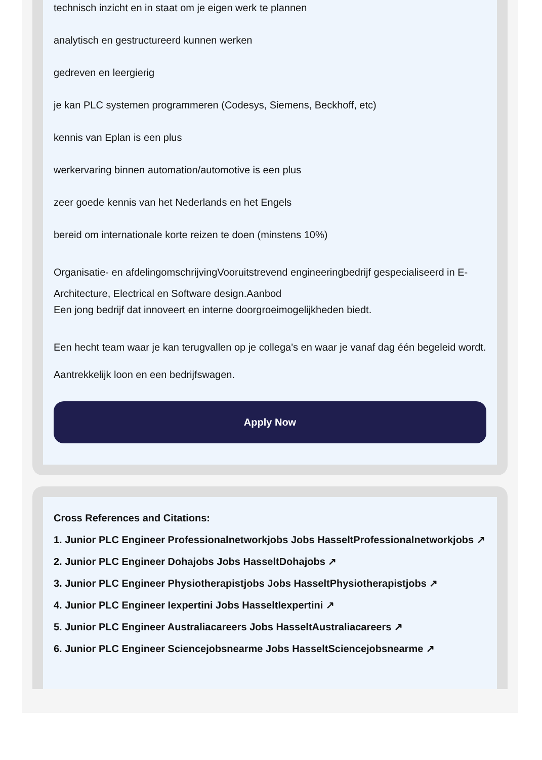technisch inzicht en in staat om je eigen werk te plannen
analytisch en gestructureerd kunnen werken
gedreven en leergierig
je kan PLC systemen programmeren (Codesys, Siemens, Beckhoff, etc)
kennis van Eplan is een plus
werkervaring binnen automation/automotive is een plus
zeer goede kennis van het Nederlands en het Engels
bereid om internationale korte reizen te doen (minstens 10%)
Organisatie- en afdelingomschrijvingVooruitstrevend engineeringbedrijf gespecialiseerd in E-Architecture, Electrical en Software design.Aanbod
Een jong bedrijf dat innoveert en interne doorgroeimogelijkheden biedt.
Een hecht team waar je kan terugvallen op je collega's en waar je vanaf dag één begeleid wordt.
Aantrekkelijk loon en een bedrijfswagen.
Apply Now
Cross References and Citations:
1. Junior PLC Engineer Professionalnetworkjobs Jobs HasseltProfessionalnetworkjobs ↗
2. Junior PLC Engineer Dohajobs Jobs HasseltDohajobs ↗
3. Junior PLC Engineer Physiotherapistjobs Jobs HasseltPhysiotherapistjobs ↗
4. Junior PLC Engineer Iexpertini Jobs HasseltIexpertini ↗
5. Junior PLC Engineer Australiacareers Jobs HasseltAustraliacareers ↗
6. Junior PLC Engineer Sciencejobsnearme Jobs HasseltSciencejobsnearme ↗